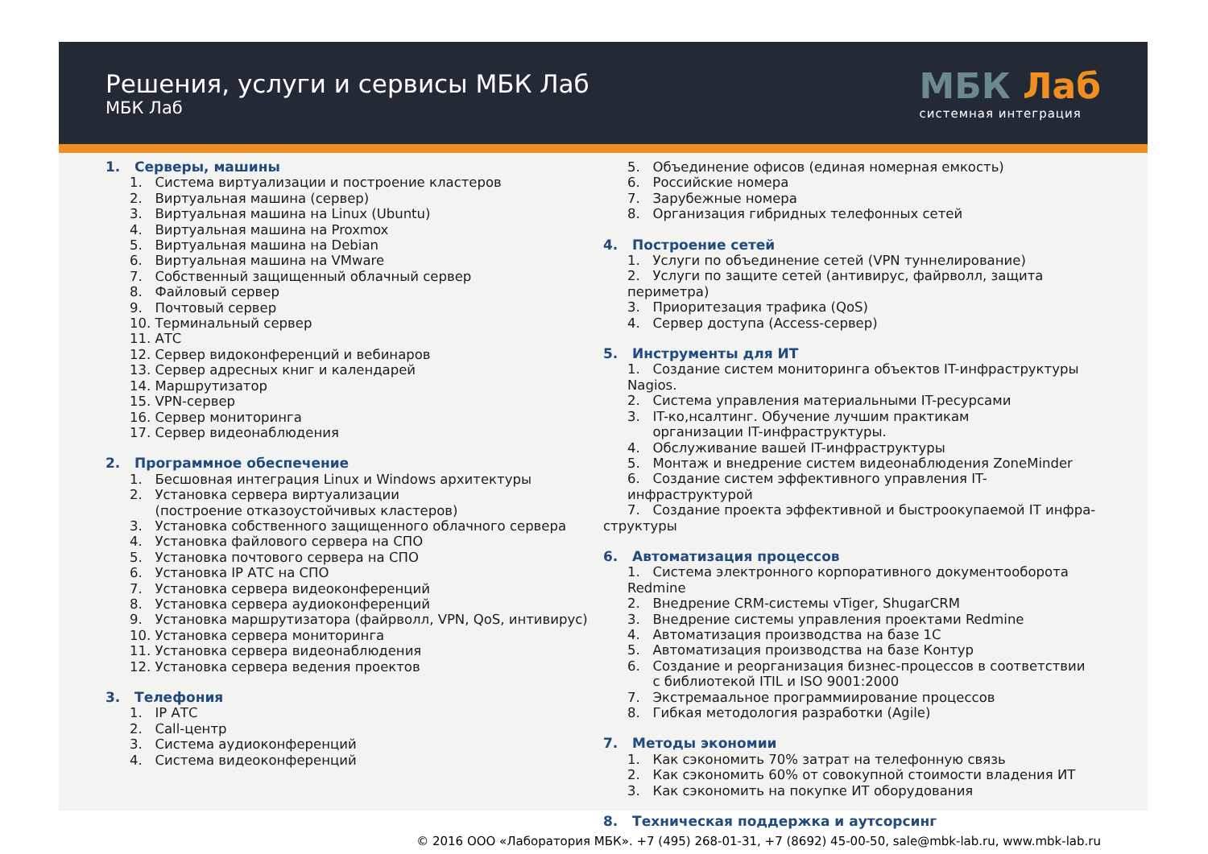Решения, услуги и сервисы МБК Лаб
МБК Лаб
МБК Лаб
системная интеграция
1. Серверы, машины
1. Система виртуализации и построение кластеров
2. Виртуальная машина (сервер)
3. Виртуальная машина на Linux (Ubuntu)
4. Виртуальная машина на Proxmox
5. Виртуальная машина на Debian
6. Виртуальная машина на VMware
7. Собственный защищенный облачный сервер
8. Файловый сервер
9. Почтовый сервер
10. Терминальный сервер
11. АТС
12. Сервер видоконференций и вебинаров
13. Сервер адресных книг и календарей
14. Маршрутизатор
15. VPN-сервер
16. Сервер мониторинга
17. Сервер видеонаблюдения
2. Программное обеспечение
1. Бесшовная интеграция Linux и Windows архитектуры
2. Установка сервера виртуализации
(построение отказоустойчивых кластеров)
3. Установка собственного защищенного облачного сервера
4. Установка файлового сервера на СПО
5. Установка почтового сервера на СПО
6. Установка IP АТС на СПО
7. Установка сервера видеоконференций
8. Установка сервера аудиоконференций
9. Установка маршрутизатора (файрволл, VPN, QoS, интивирус)
10. Установка сервера мониторинга
11. Установка сервера видеонаблюдения
12. Установка сервера ведения проектов
3. Телефония
1. IP АТС
2. Call-центр
3. Система аудиоконференций
4. Система видеоконференций
5. Объединение офисов (единая номерная емкость)
6. Российские номера
7. Зарубежные номера
8. Организация гибридных телефонных сетей
4. Построение сетей
1. Услуги по объединение сетей (VPN туннелирование)
2. Услуги по защите сетей (антивирус, файрволл, защита периметра)
3. Приоритезация трафика (QoS)
4. Сервер доступа (Access-сервер)
5. Инструменты для ИТ
1. Создание систем мониторинга объектов IT-инфраструктуры Nagios.
2. Система управления материальными IT-ресурсами
3. IT-ко,нсалтинг. Обучение лучшим практикам
организации IT-инфраструктуры.
4. Обслуживание вашей IT-инфраструктуры
5. Монтаж и внедрение систем видеонаблюдения ZoneMinder
6. Создание систем эффективного управления IT-инфраструктурой
7. Создание проекта эффективной и быстроокупаемой IT инфра-
структуры
6. Автоматизация процессов
1. Система электронного корпоративного документооборота Redmine
2. Внедрение CRM-системы vTiger, ShugarCRM
3. Внедрение системы управления проектами Redmine
4. Автоматизация производства на базе 1С
5. Автоматизация производства на базе Контур
6. Создание и реорганизация бизнес-процессов в соответствии
с библиотекой ITIL и ISO 9001:2000
7. Экстремаальное программиирование процессов
8. Гибкая методология разработки (Agile)
7. Методы экономии
1. Как сэкономить 70% затрат на телефонную связь
2. Как сэкономить 60% от совокупной стоимости владения ИТ
3. Как сэкономить на покупке ИТ оборудования
8. Техническая поддержка и аутсорсинг
© 2016 ООО «Лаборатория МБК». +7 (495) 268-01-31, +7 (8692) 45-00-50, sale@mbk-lab.ru, www.mbk-lab.ru